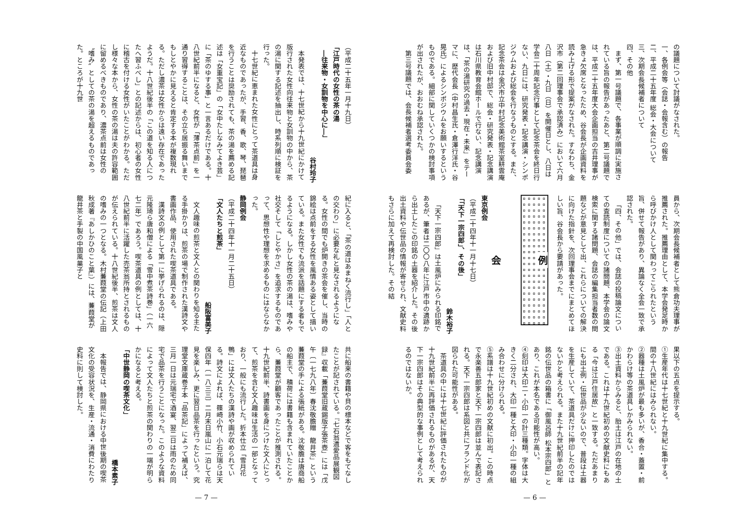の議題について討議がなされた。
一、各例会等（会誌・会報含む）の報告
二、平成二十五年度 総会・大会について
三、次期会長候補者について
四、その他
まず、第一号議題で、各事業が順調に実施されている旨の報告があったあと、第二号議題では、平成二十五年度大会企画担当の吉井理事が急きょ欠席となったため、谷会長が企画資料を読み上げる形で提案がなされた。すなわち、金沢市（第二回理事会で承認済み）において六月八日（土）・九日（日）を開催日とし、八日は学会二十周年記念行事として記念茶会を終日行ない、九日には、研究発表・記念講演・シンポジウムおよび総会を行なうものとする。また、記念茶会は金沢市立中村記念美術館茶室耕雲庵および旧中村邸で、総会・研究発表・記念講演は石川県教育会館ホールで行ない、記念講演は、「茶の湯研究の過去・現在・未来」をテーマに、歴代会長（中村昌生氏・倉澤行洋氏・谷晃氏）によるシンポジウムをお願いするというものである。細部に関していくつかの検討事項が出されたが、おおむね承認された。
第三号議題では、会長候補者選考委員会委
員から、次期会長候補者として熊倉功夫理事が推薦された。推薦理由として、本学会発足時から呼びかけ人として関わってこられたという旨、併せて報告があり、異論なく全会一致で承認された。
「四、その他」では、会誌の投稿論文についての査読制度についての諸問題、本学会の論文検索に関する諸問題、会誌の編集担当者数の問題などが意見として出、これらについての解決に向けた指針を、次回理事会までにまとめてほしい旨、谷会長から要請があった。
例
会
東京例会
（平成二十四年十一月十七日）
「「天下一宗四郎」、その後」
鈴木裕子
「天下一宗四郎」は土風炉にみられる印銘であるが、筆者は二〇〇八年に江戸市中の遺跡から出土したこの印銘の土器を紹介した。その後出土資料や伝世品の情報が寄せられ、文献史料もさらに加えて再検討した。その結
果以下の五点を提示する。
①生産年代は十七世紀と十九世紀に集中する。間の十八世紀にはみられない。
②器種は土風炉が最も多いが、香合・蓋置・前かわらけ等の茶道具しかみられない。
③出土資料からみると、胎土は江戸の在地の土である。これは十九世紀初めの文献史料にもある「今は江戸住居故」と一致する。ただあまりにも出土例・伝世品が少ないので、普段は土器を生産していて、茶道具だけに押印したのではないかと考えられる。また十九世紀前半の記年銘の伝世品の箱書に「御風呂師 松本宗四郎」とあり、これが本名である可能性が高い。
④刻印は大印二・小印一の計三種類。字体は大きく二分され、大印一種と大印・小印一種の組み合わせに分けられる。
⑤系譜は十九世紀初めの文献に初出。この時点で永楽善五郎家と天下一宗四郎は並んで表記される。天下一宗四郎は系図と共にブランド化が図られた可能性がある。
茶道具の中には十七世紀に評価されたものが十九世紀前半に再評価されるものがあるが、天下一宗四郎はその典型的な事例として考えられるのではないか。
— 6 —
（平成二十五年一月十九日）
「江戸時代の女性の茶の湯
　―往来物・女訓物を中心に―」
谷村玲子
本発表では、十七世紀から十九世紀にかけて版行された女性向往来物と女訓物の中から、茶の湯に関する記述を抽出し、時系列順に検証を行った。
十七世紀に恵まれた女性にとって茶道具は身近なものであったが、手習、香、歌、琴、琵琶を行うことは奨励されても、茶の湯を薦める記述は「女重宝記」の「女中たしなみてよき芸」に「茶のゆする事」と一言あるだけである。十八世紀前半になると、女性が「薄茶点前」を一通り習得することは、その立ち居振る舞いまでもしとやかに見えると肯定する本が複数現れる。ただし濃茶は女性からは遠い存在であったようだ。十八世紀後半の「この道を知る人につたへ習ふべし」との記述からは、初心者の女性に稽古を付ける女性がいたことがわかる。ただし様々な本から、女性の茶の湯は夫の許容範囲に留めるべきものであり、濃茶点前は女性の〝嗜み〟としての茶の湯を超えるものであった。ところが十九世
紀に入ると、「茶の道はあまねく流行し」「人との交わり」に必要な礼と見なされるようになる。女性の間でも炉開きの茶会を催し、当時の錦絵は点前をする女性を風情ある姿として描いている。また女性でも流派を話題にする者もでるようになる。しかし女性の茶の湯は、嗜みや社交そして「しとやかさ」を追求するものであって、思想性や理想を求めるものにはならなかった。
静岡例会
（平成二十四年十一月二十五日）
「文人たちと煎茶」
船阪富美子
文人趣味の煎茶と文人との関わりを知る主たる手掛かりは、煎茶の場で制作された漢詩文や書画作品、使用された喫茶道具である。
漢詩文の例として第一に挙げられるのは、隠元隆琦ら唐和僧による「雪中煮茶詩巻」（一六七二年）であろう。喫茶道具の例としては、十八世紀前半に活躍した売茶翁所持とされるものが伝えられている。十八世紀後半、煎茶は文人の嗜みの一つとなる。木村蒹葭堂の伝記（上田秋成著『あしかひのこと葉』）には、蒹葭堂が龍井茶と手製の中国風菓子と
共に船来の書籍や貝の標本などで客をもてなしたことが記されている。『七石翁遺愛品展観図録』収載「蒹葭堂旧蔵錫版子張茶壺」には「戊午〔一七九八年〕春沈敬膽贈　龍井茶」という蒹葭堂の手による張紙がある。沈敬膽は唐商船の船主で、積荷には書籍も含まれていたことから、蒹葭堂が顧客であったことが推測される。十九世紀前半、詩書画を身につけた文人にとって、煎茶を含む文人趣味は生活の一部となっており、一般にも流行した。折本仕立「雪月花鴨」には文人たちの漢詩や画が収められている。詩文によれば、篠崎小竹、小石元瑞らは天保四年〔一八三三〕二月末日嵐山に一泊して花見を楽しみ、更に翌日品茶を行ったという。究理堂文庫蔵巻子本「品茶記」によって補えば、三月一日は元瑞宅で酒宴、翌二日は雨のため同宅で品茶を行うことになった。このような資料によって文人たちと煎茶の関わりの一端が明らかになると考える。
「中世静岡の喫茶文化」
橋本素子
本報告では、静岡県における中世後期の喫茶文化の受容状況を、生産・流通・消費にわたり史料に則して検討した。
— 7 —